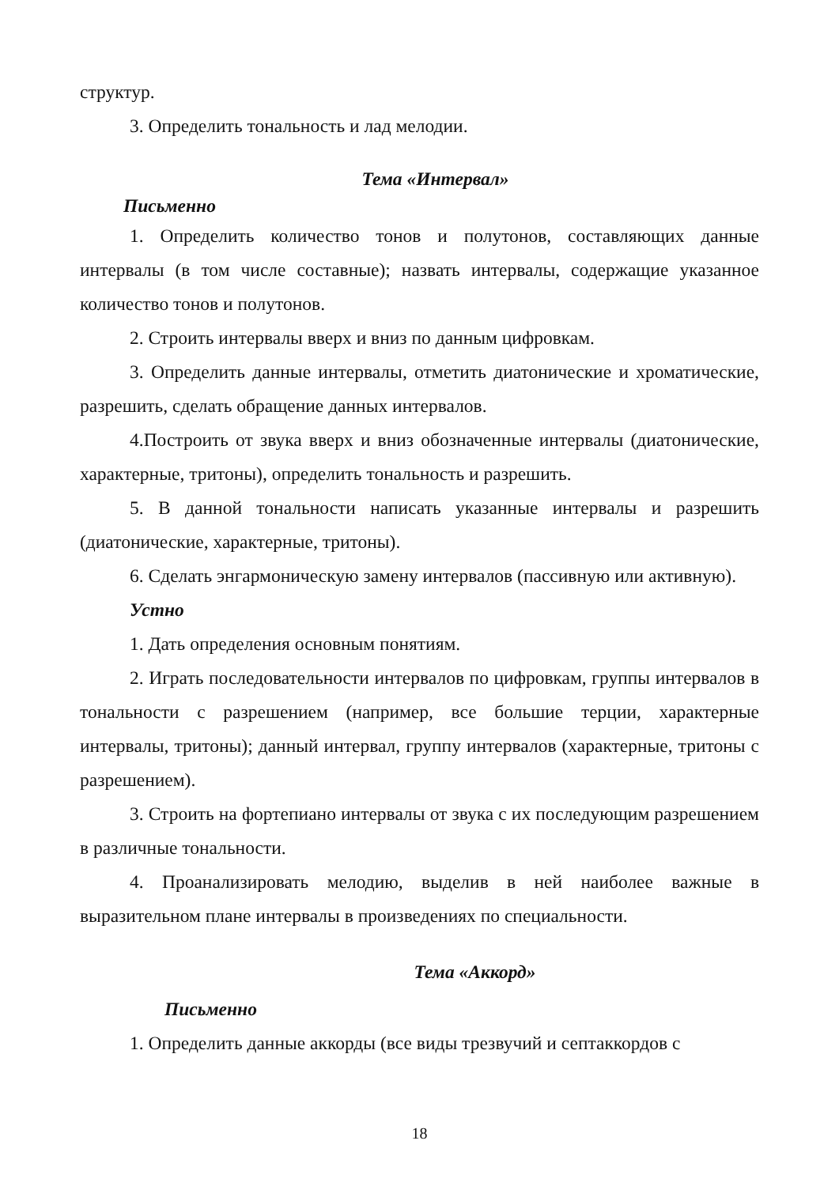структур.
3. Определить тональность и лад мелодии.
Тема «Интервал»
Письменно
1. Определить количество тонов и полутонов, составляющих данные интервалы (в том числе составные); назвать интервалы, содержащие указанное количество тонов и полутонов.
2. Строить интервалы вверх и вниз по данным цифровкам.
3. Определить данные интервалы, отметить диатонические и хроматические, разрешить, сделать обращение данных интервалов.
4.Построить от звука вверх и вниз обозначенные интервалы (диатонические, характерные, тритоны), определить тональность и разрешить.
5. В данной тональности написать указанные интервалы и разрешить (диатонические, характерные, тритоны).
6. Сделать энгармоническую замену интервалов (пассивную или активную).
Устно
1. Дать определения основным понятиям.
2. Играть последовательности интервалов по цифровкам, группы интервалов в тональности с разрешением (например, все большие терции, характерные интервалы, тритоны); данный интервал, группу интервалов (характерные, тритоны с разрешением).
3. Строить на фортепиано интервалы от звука с их последующим разрешением в различные тональности.
4. Проанализировать мелодию, выделив в ней наиболее важные в выразительном плане интервалы в произведениях по специальности.
Тема «Аккорд»
Письменно
1. Определить данные аккорды (все виды трезвучий и септаккордов с
18